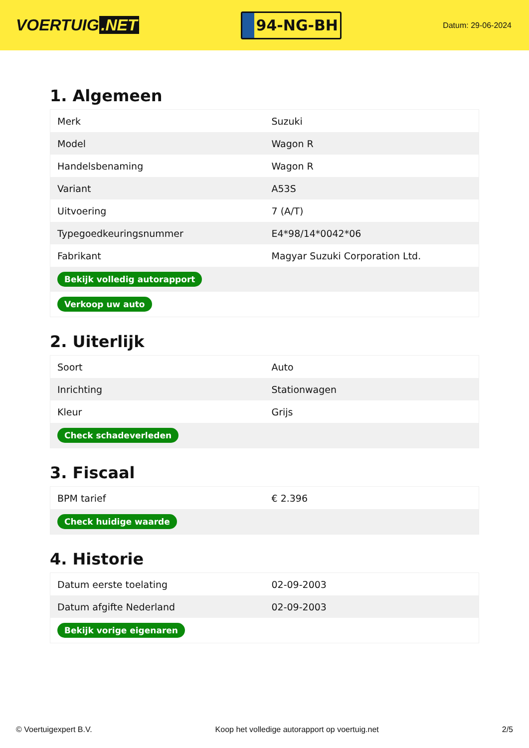VOERTUIG.NET
94-NG-BH
Datum: 29-06-2024
1. Algemeen
| Merk | Suzuki |
| Model | Wagon R |
| Handelsbenaming | Wagon R |
| Variant | A53S |
| Uitvoering | 7 (A/T) |
| Typegoedkeuringsnummer | E4*98/14*0042*06 |
| Fabrikant | Magyar Suzuki Corporation Ltd. |
| Bekijk volledig autorapport | |
| Verkoop uw auto | |
2. Uiterlijk
| Soort | Auto |
| Inrichting | Stationwagen |
| Kleur | Grijs |
| Check schadeverleden | |
3. Fiscaal
| BPM tarief | € 2.396 |
| Check huidige waarde | |
4. Historie
| Datum eerste toelating | 02-09-2003 |
| Datum afgifte Nederland | 02-09-2003 |
| Bekijk vorige eigenaren | |
© Voertuigexpert B.V. Koop het volledige autorapport op voertuig.net 2/5